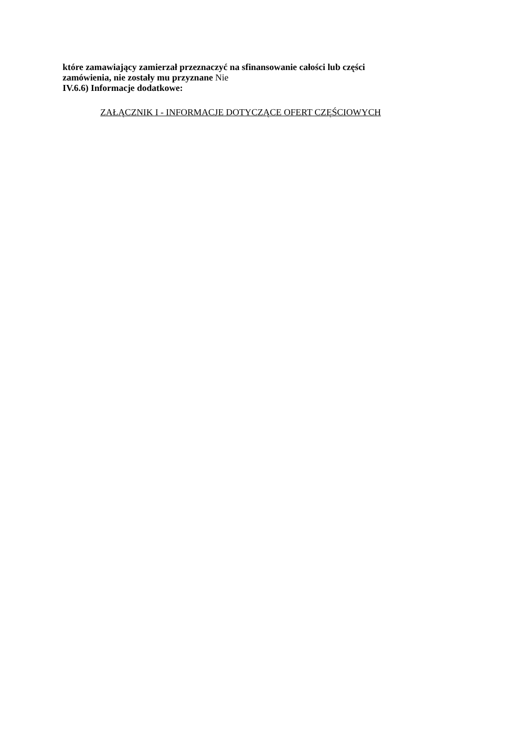które zamawiający zamierzał przeznaczyć na sfinansowanie całości lub części
zamówienia, nie zostały mu przyznane Nie
IV.6.6) Informacje dodatkowe:
ZAŁĄCZNIK I - INFORMACJE DOTYCZĄCE OFERT CZĘŚCIOWYCH